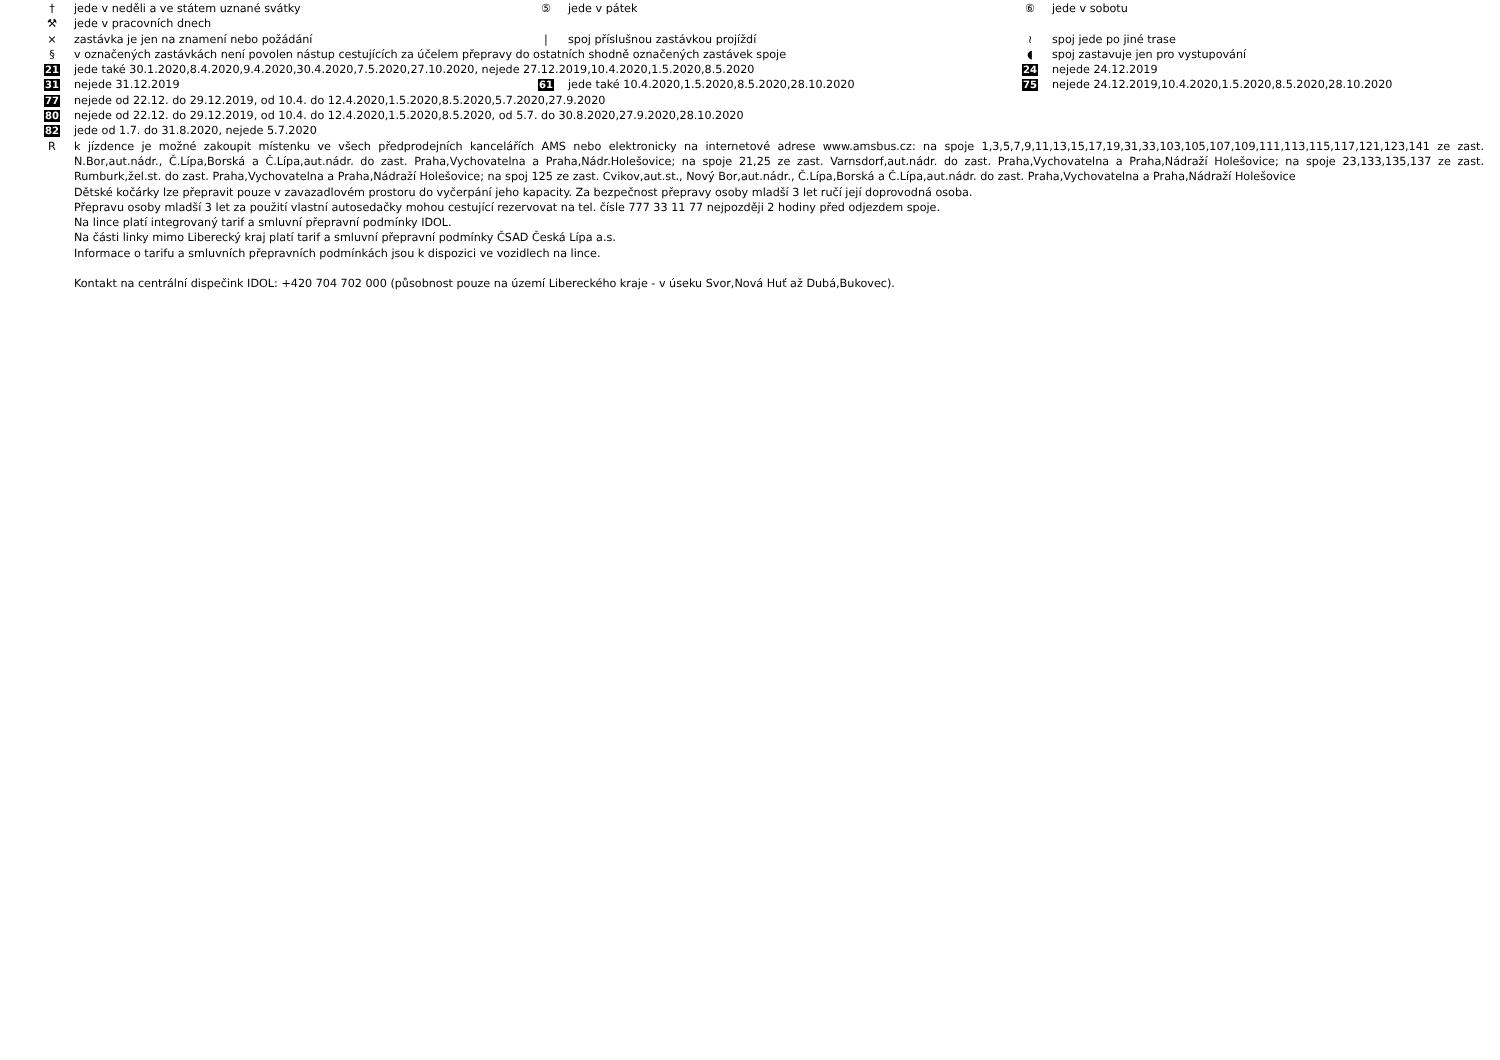† jede v neděli a ve státem uznané svátky ⑤ jede v pátek ⑥ jede v sobotu
⚒ jede v pracovních dnech
× zastávka je jen na znamení nebo požádání | spoj příslušnou zastávkou projíždí ≀ spoj jede po jiné trase
§ v označených zastávkách není povolen nástup cestujících za účelem přepravy do ostatních shodně označených zastávek spoje ◖ spoj zastavuje jen pro vystupování
21 jede také 30.1.2020,8.4.2020,9.4.2020,30.4.2020,7.5.2020,27.10.2020, nejede 27.12.2019,10.4.2020,1.5.2020,8.5.2020 24 nejede 24.12.2019
31 nejede 31.12.2019 61 jede také 10.4.2020,1.5.2020,8.5.2020,28.10.2020 75 nejede 24.12.2019,10.4.2020,1.5.2020,8.5.2020,28.10.2020
77 nejede od 22.12. do 29.12.2019, od 10.4. do 12.4.2020,1.5.2020,8.5.2020,5.7.2020,27.9.2020
80 nejede od 22.12. do 29.12.2019, od 10.4. do 12.4.2020,1.5.2020,8.5.2020, od 5.7. do 30.8.2020,27.9.2020,28.10.2020
82 jede od 1.7. do 31.8.2020, nejede 5.7.2020
Rk jízdence je možné zakoupit místenku ve všech předprodejních kancelářích AMS nebo elektronicky na internetové adrese www.amsbus.cz: na spoje 1,3,5,7,9,11,13,15,17,19,31,33,103,105,107,109,111,113,115,117,121,123,141 ze zast. N.Bor,aut.nádr., Č.Lípa,Borská a Č.Lípa,aut.nádr. do zast. Praha,Vychovatelna a Praha,Nádr.Holešovice; na spoje 21,25 ze zast. Varnsdorf,aut.nádr. do zast. Praha,Vychovatelna a Praha,Nádraží Holešovice; na spoje 23,133,135,137 ze zast. Rumburk,žel.st. do zast. Praha,Vychovatelna a Praha,Nádraží Holešovice; na spoj 125 ze zast. Cvikov,aut.st., Nový Bor,aut.nádr., Č.Lípa,Borská a Č.Lípa,aut.nádr. do zast. Praha,Vychovatelna a Praha,Nádraží Holešovice
Dětské kočárky lze přepravit pouze v zavazadlovém prostoru do vyčerpání jeho kapacity. Za bezpečnost přepravy osoby mladší 3 let ručí její doprovodná osoba.
Přepravu osoby mladší 3 let za použití vlastní autosedačky mohou cestující rezervovat na tel. čísle 777 33 11 77 nejpozději 2 hodiny před odjezdem spoje.
Na lince platí integrovaný tarif a smluvní přepravní podmínky IDOL.
Na části linky mimo Liberecký kraj platí tarif a smluvní přepravní podmínky ČSAD Česká Lípa a.s.
Informace o tarifu a smluvních přepravních podmínkách jsou k dispozici ve vozidlech na lince.
Kontakt na centrální dispečink IDOL: +420 704 702 000 (působnost pouze na území Libereckého kraje - v úseku Svor,Nová Huť až Dubá,Bukovec).